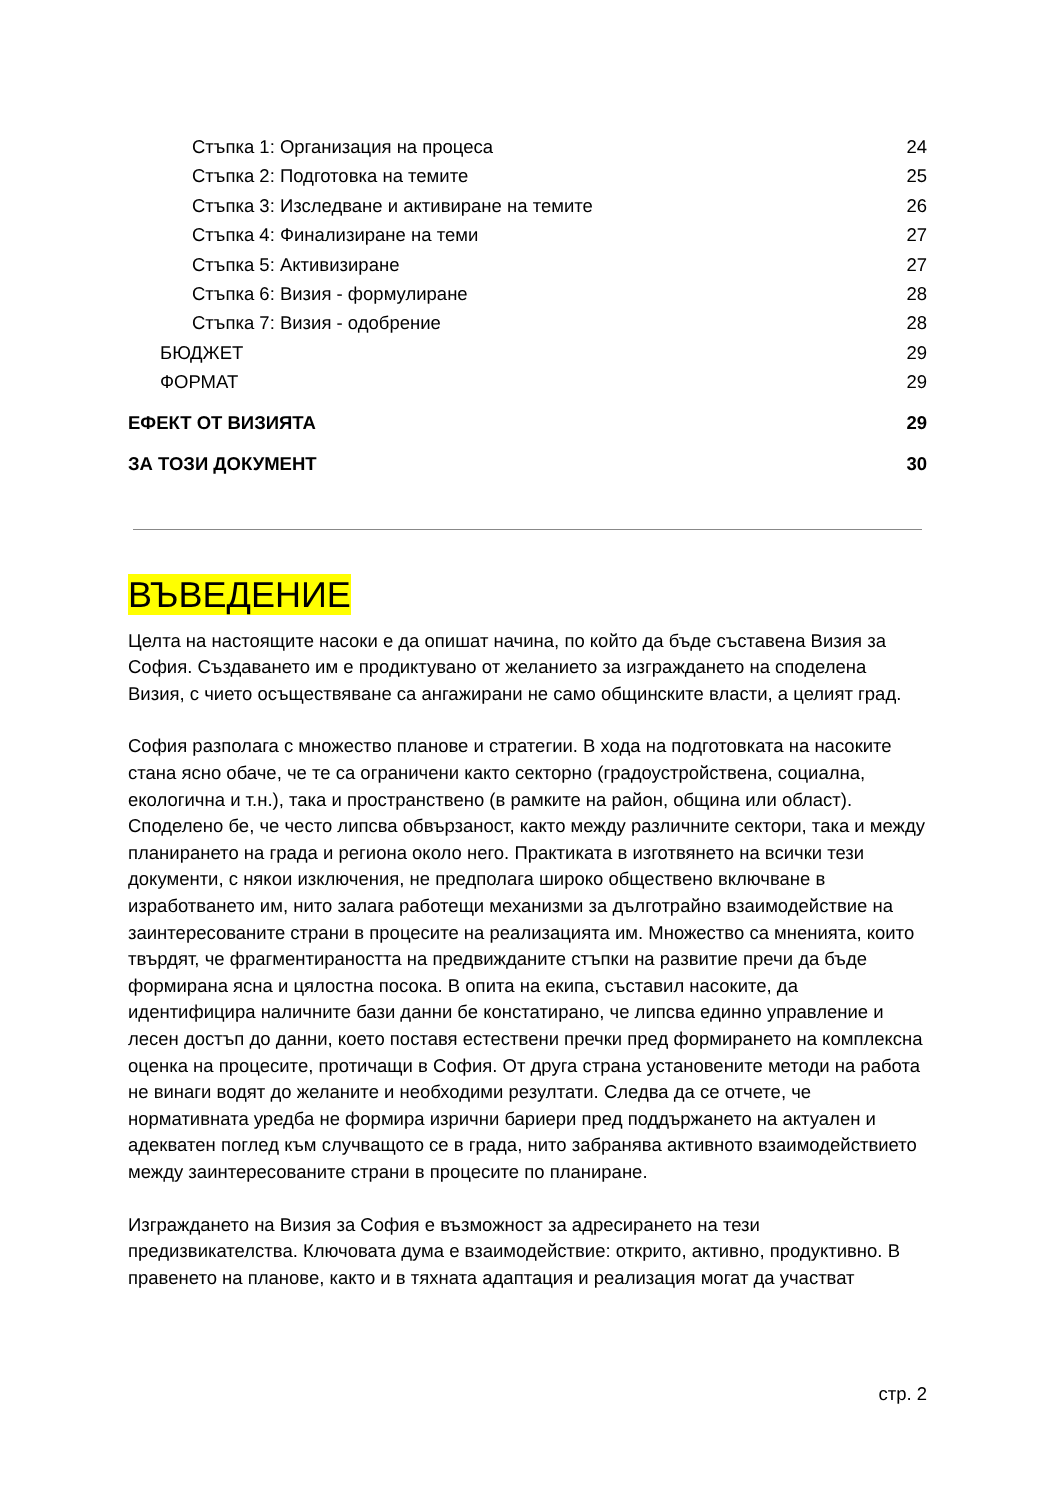Стъпка 1: Организация на процеса 24
Стъпка 2: Подготовка на темите 25
Стъпка 3: Изследване и активиране на темите 26
Стъпка 4: Финализиране на теми 27
Стъпка 5: Активизиране 27
Стъпка 6: Визия - формулиране 28
Стъпка 7: Визия - одобрение 28
БЮДЖЕТ 29
ФОРМАТ 29
ЕФЕКТ ОТ ВИЗИЯТА 29
ЗА ТОЗИ ДОКУМЕНТ 30
ВЪВЕДЕНИЕ
Целта на настоящите насоки е да опишат начина, по който да бъде съставена Визия за София. Създаването им е продиктувано от желанието за изграждането на споделена Визия, с чието осъществяване са ангажирани не само общинските власти, а целият град.
София разполага с множество планове и стратегии. В хода на подготовката на насоките стана ясно обаче, че те са ограничени както секторно (градоустройствена, социална, екологична и т.н.), така и пространствено (в рамките на район, община или област). Споделено бе, че често липсва обвързаност, както между различните сектори, така и между планирането на града и региона около него. Практиката в изготвянето на всички тези документи, с някои изключения, не предполага широко обществено включване в изработването им, нито залага работещи механизми за дълготрайно взаимодействие на заинтересованите страни в процесите на реализацията им. Множество са мненията, които твърдят, че фрагментираността на предвижданите стъпки на развитие пречи да бъде формирана ясна и цялостна посока. В опита на екипа, съставил насоките, да идентифицира наличните бази данни бе констатирано, че липсва единно управление и лесен достъп до данни, което поставя естествени пречки пред формирането на комплексна оценка на процесите, протичащи в София. От друга страна установените методи на работа не винаги водят до желаните и необходими резултати. Следва да се отчете, че нормативната уредба не формира изрични бариери пред поддържането на актуален и адекватен поглед към случващото се в града, нито забранява активното взаимодействието между заинтересованите страни в процесите по планиране.
Изграждането на Визия за София е възможност за адресирането на тези предизвикателства. Ключовата дума е взаимодействие: открито, активно, продуктивно. В правенето на планове, както и в тяхната адаптация и реализация могат да участват
стр. 2